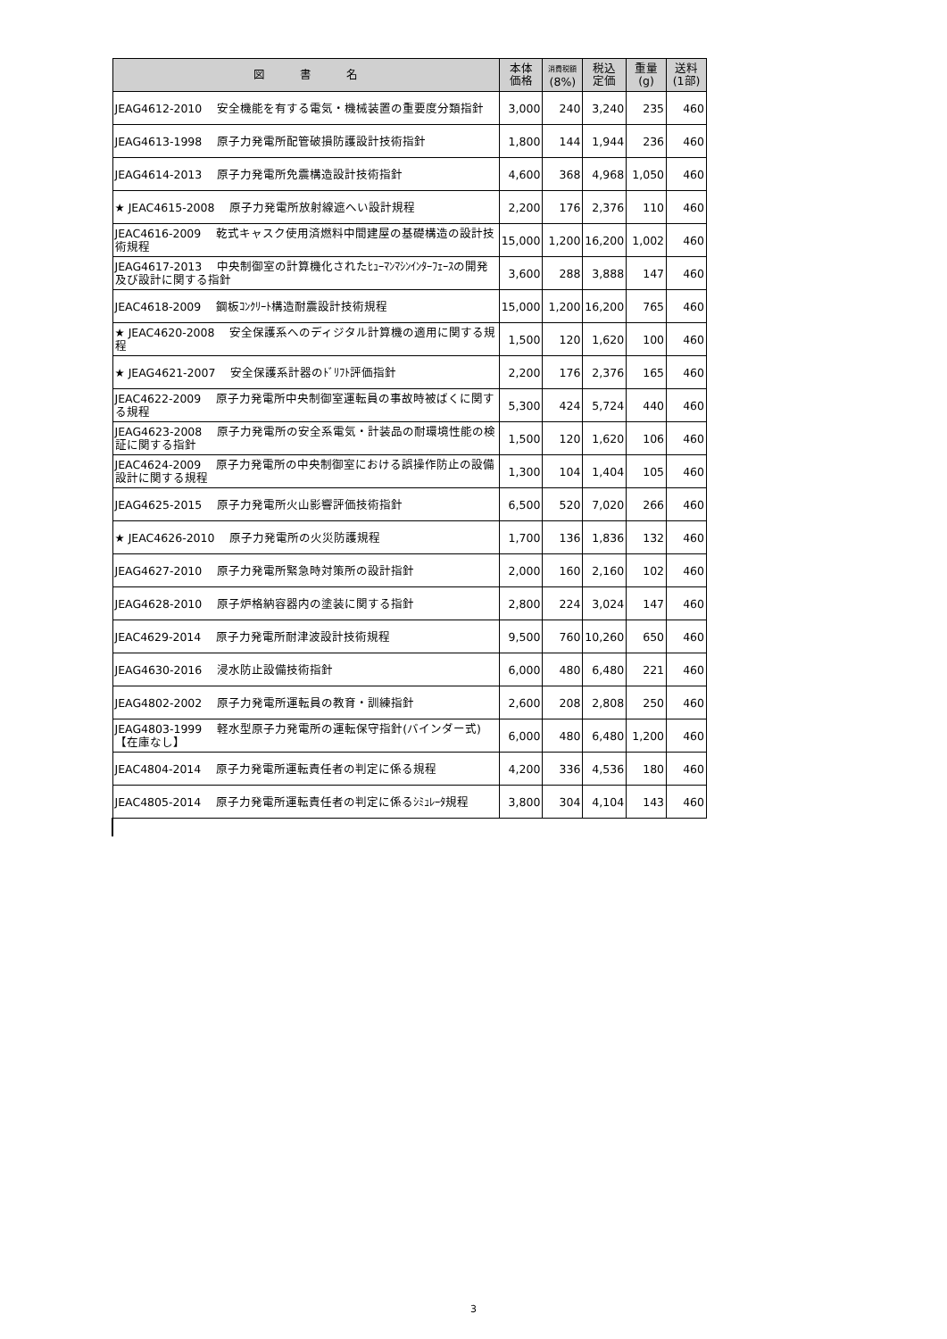| 図 書 名 | 本体 価格 | 消費税額 (8%) | 税込 定価 | 重量 (g) | 送料 (1部) |
| --- | --- | --- | --- | --- | --- |
| JEAG4612-2010 安全機能を有する電気・機械装置の重要度分類指針 | 3,000 | 240 | 3,240 | 235 | 460 |
| JEAG4613-1998 原子力発電所配管破損防護設計技術指針 | 1,800 | 144 | 1,944 | 236 | 460 |
| JEAG4614-2013 原子力発電所免震構造設計技術指針 | 4,600 | 368 | 4,968 | 1,050 | 460 |
| ★ JEAC4615-2008 原子力発電所放射線遮へい設計規程 | 2,200 | 176 | 2,376 | 110 | 460 |
| JEAC4616-2009 乾式キャスク使用済燃料中間建屋の基礎構造の設計技術規程 | 15,000 | 1,200 | 16,200 | 1,002 | 460 |
| JEAG4617-2013 中央制御室の計算機化されたﾋｭｰﾏﾝﾏｼﾝｲﾝﾀｰﾌｪｰｽの開発及び設計に関する指針 | 3,600 | 288 | 3,888 | 147 | 460 |
| JEAC4618-2009 鋼板ｺﾝｸﾘｰﾄ構造耐震設計技術規程 | 15,000 | 1,200 | 16,200 | 765 | 460 |
| ★ JEAC4620-2008 安全保護系へのディジタル計算機の適用に関する規程 | 1,500 | 120 | 1,620 | 100 | 460 |
| ★ JEAG4621-2007 安全保護系計器のﾄﾞﾘﾌﾄ評価指針 | 2,200 | 176 | 2,376 | 165 | 460 |
| JEAC4622-2009 原子力発電所中央制御室運転員の事故時被ばくに関する規程 | 5,300 | 424 | 5,724 | 440 | 460 |
| JEAG4623-2008 原子力発電所の安全系電気・計装品の耐環境性能の検証に関する指針 | 1,500 | 120 | 1,620 | 106 | 460 |
| JEAC4624-2009 原子力発電所の中央制御室における誤操作防止の設備設計に関する規程 | 1,300 | 104 | 1,404 | 105 | 460 |
| JEAG4625-2015 原子力発電所火山影響評価技術指針 | 6,500 | 520 | 7,020 | 266 | 460 |
| ★ JEAC4626-2010 原子力発電所の火災防護規程 | 1,700 | 136 | 1,836 | 132 | 460 |
| JEAG4627-2010 原子力発電所緊急時対策所の設計指針 | 2,000 | 160 | 2,160 | 102 | 460 |
| JEAG4628-2010 原子炉格納容器内の塗装に関する指針 | 2,800 | 224 | 3,024 | 147 | 460 |
| JEAC4629-2014 原子力発電所耐津波設計技術規程 | 9,500 | 760 | 10,260 | 650 | 460 |
| JEAG4630-2016 浸水防止設備技術指針 | 6,000 | 480 | 6,480 | 221 | 460 |
| JEAG4802-2002 原子力発電所運転員の教育・訓練指針 | 2,600 | 208 | 2,808 | 250 | 460 |
| JEAG4803-1999 軽水型原子力発電所の運転保守指針(バインダー式)【在庫なし】 | 6,000 | 480 | 6,480 | 1,200 | 460 |
| JEAC4804-2014 原子力発電所運転責任者の判定に係る規程 | 4,200 | 336 | 4,536 | 180 | 460 |
| JEAC4805-2014 原子力発電所運転責任者の判定に係るｼﾐｭﾚｰﾀ規程 | 3,800 | 304 | 4,104 | 143 | 460 |
3